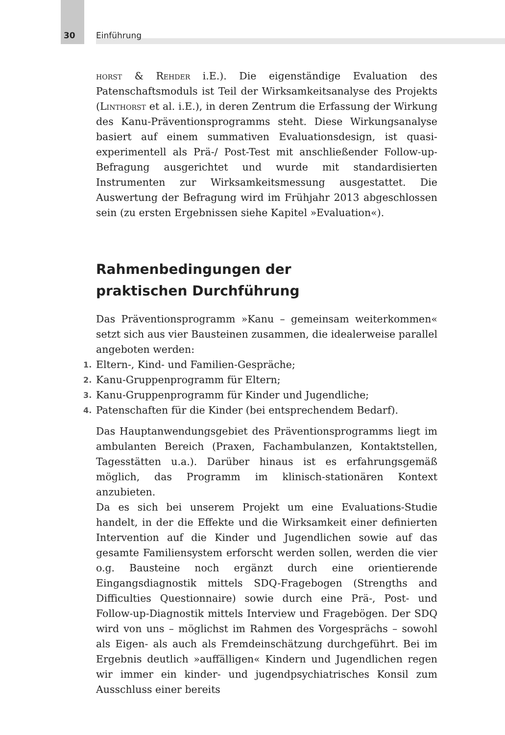30 Einführung
horst & Rehder i.E.). Die eigenständige Evaluation des Patenschaftsmoduls ist Teil der Wirksamkeitsanalyse des Projekts (Linthorst et al. i.E.), in deren Zentrum die Erfassung der Wirkung des Kanu-Präventionsprogramms steht. Diese Wirkungsanalyse basiert auf einem summativen Evaluationsdesign, ist quasi-experimentell als Prä-/ Post-Test mit anschließender Follow-up-Befragung ausgerichtet und wurde mit standardisierten Instrumenten zur Wirksamkeitsmessung ausgestattet. Die Auswertung der Befragung wird im Frühjahr 2013 abgeschlossen sein (zu ersten Ergebnissen siehe Kapitel »Evaluation«).
Rahmenbedingungen der
praktischen Durchführung
Das Präventionsprogramm »Kanu – gemeinsam weiterkommen« setzt sich aus vier Bausteinen zusammen, die idealerweise parallel angeboten werden:
1. Eltern-, Kind- und Familien-Gespräche;
2. Kanu-Gruppenprogramm für Eltern;
3. Kanu-Gruppenprogramm für Kinder und Jugendliche;
4. Patenschaften für die Kinder (bei entsprechendem Bedarf).
Das Hauptanwendungsgebiet des Präventionsprogramms liegt im ambulanten Bereich (Praxen, Fachambulanzen, Kontaktstellen, Tagesstätten u.a.). Darüber hinaus ist es erfahrungsgemäß möglich, das Programm im klinisch-stationären Kontext anzubieten.
Da es sich bei unserem Projekt um eine Evaluations-Studie handelt, in der die Effekte und die Wirksamkeit einer definierten Intervention auf die Kinder und Jugendlichen sowie auf das gesamte Familiensystem erforscht werden sollen, werden die vier o.g. Bausteine noch ergänzt durch eine orientierende Eingangsdiagnostik mittels SDQ-Fragebogen (Strengths and Difficulties Questionnaire) sowie durch eine Prä-, Post- und Follow-up-Diagnostik mittels Interview und Fragebögen. Der SDQ wird von uns – möglichst im Rahmen des Vorgesprächs – sowohl als Eigen- als auch als Fremdeinschätzung durchgeführt. Bei im Ergebnis deutlich »auffälligen« Kindern und Jugendlichen regen wir immer ein kinder- und jugendpsychiatrisches Konsil zum Ausschluss einer bereits